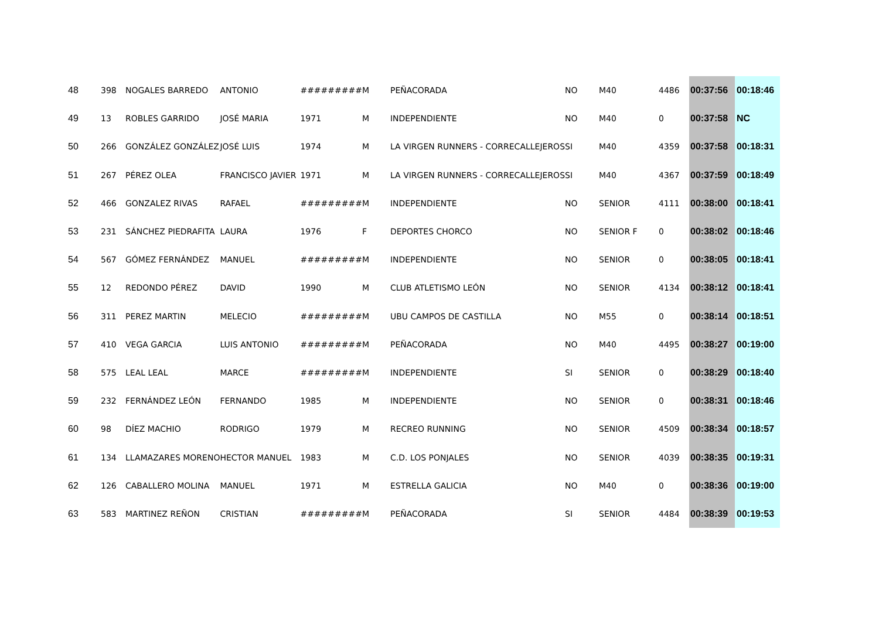| 48 | 398 | NOGALES BARREDO | ANTONIO | ######### | M | PEÑACORADA | NO | M40 | 4486 | 00:37:56 | 00:18:46 |
| 49 | 13 | ROBLES GARRIDO | JOSÉ MARIA | 1971 | M | INDEPENDIENTE | NO | M40 | 0 | 00:37:58 | NC |
| 50 | 266 | GONZÁLEZ GONZÁLEZ | JOSÉ LUIS | 1974 | M | LA VIRGEN RUNNERS - CORRECALLEJEROS | SI | M40 | 4359 | 00:37:58 | 00:18:31 |
| 51 | 267 | PÉREZ OLEA | FRANCISCO JAVIER | 1971 | M | LA VIRGEN RUNNERS - CORRECALLEJEROS | SI | M40 | 4367 | 00:37:59 | 00:18:49 |
| 52 | 466 | GONZALEZ RIVAS | RAFAEL | ######### | M | INDEPENDIENTE | NO | SENIOR | 4111 | 00:38:00 | 00:18:41 |
| 53 | 231 | SÁNCHEZ PIEDRAFITA | LAURA | 1976 | F | DEPORTES CHORCO | NO | SENIOR F | 0 | 00:38:02 | 00:18:46 |
| 54 | 567 | GÓMEZ FERNÁNDEZ | MANUEL | ######### | M | INDEPENDIENTE | NO | SENIOR | 0 | 00:38:05 | 00:18:41 |
| 55 | 12 | REDONDO PÉREZ | DAVID | 1990 | M | CLUB ATLETISMO LEÓN | NO | SENIOR | 4134 | 00:38:12 | 00:18:41 |
| 56 | 311 | PEREZ MARTIN | MELECIO | ######### | M | UBU CAMPOS DE CASTILLA | NO | M55 | 0 | 00:38:14 | 00:18:51 |
| 57 | 410 | VEGA GARCIA | LUIS ANTONIO | ######### | M | PEÑACORADA | NO | M40 | 4495 | 00:38:27 | 00:19:00 |
| 58 | 575 | LEAL LEAL | MARCE | ######### | M | INDEPENDIENTE | SI | SENIOR | 0 | 00:38:29 | 00:18:40 |
| 59 | 232 | FERNÁNDEZ LEÓN | FERNANDO | 1985 | M | INDEPENDIENTE | NO | SENIOR | 0 | 00:38:31 | 00:18:46 |
| 60 | 98 | DÍEZ MACHIO | RODRIGO | 1979 | M | RECREO RUNNING | NO | SENIOR | 4509 | 00:38:34 | 00:18:57 |
| 61 | 134 | LLAMAZARES MORENO | HECTOR MANUEL | 1983 | M | C.D. LOS PONJALES | NO | SENIOR | 4039 | 00:38:35 | 00:19:31 |
| 62 | 126 | CABALLERO MOLINA | MANUEL | 1971 | M | ESTRELLA GALICIA | NO | M40 | 0 | 00:38:36 | 00:19:00 |
| 63 | 583 | MARTINEZ REÑON | CRISTIAN | ######### | M | PEÑACORADA | SI | SENIOR | 4484 | 00:38:39 | 00:19:53 |